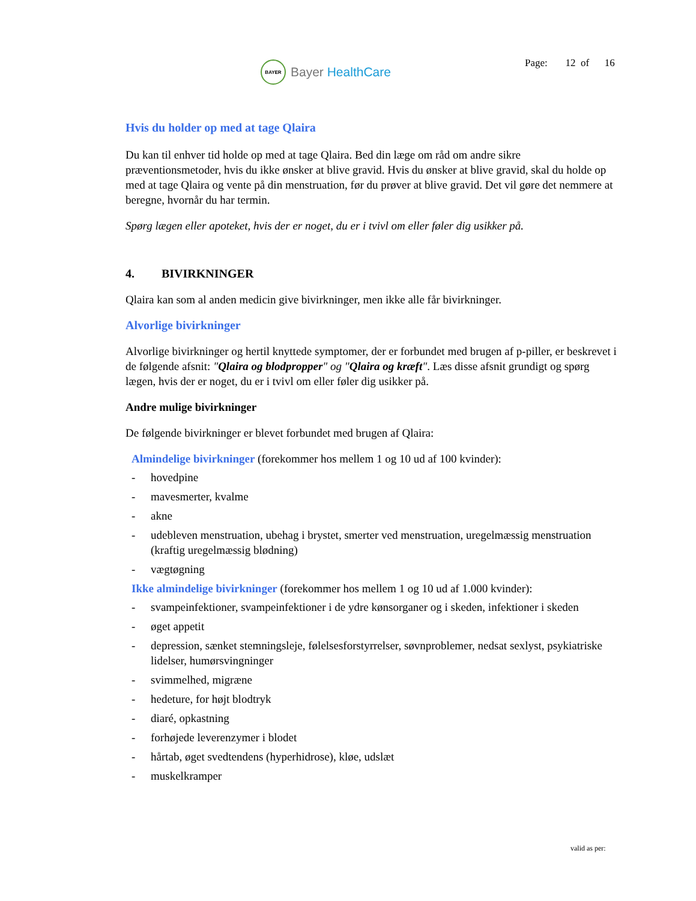BAYER
Bayer HealthCare
Page: 12 of 16
Hvis du holder op med at tage Qlaira
Du kan til enhver tid holde op med at tage Qlaira. Bed din læge om råd om andre sikre præventionsmetoder, hvis du ikke ønsker at blive gravid. Hvis du ønsker at blive gravid, skal du holde op med at tage Qlaira og vente på din menstruation, før du prøver at blive gravid. Det vil gøre det nemmere at beregne, hvornår du har termin.
Spørg lægen eller apoteket, hvis der er noget, du er i tvivl om eller føler dig usikker på.
4. BIVIRKNINGER
Qlaira kan som al anden medicin give bivirkninger, men ikke alle får bivirkninger.
Alvorlige bivirkninger
Alvorlige bivirkninger og hertil knyttede symptomer, der er forbundet med brugen af p-piller, er beskrevet i de følgende afsnit: "Qlaira og blodpropper" og "Qlaira og kræft". Læs disse afsnit grundigt og spørg lægen, hvis der er noget, du er i tvivl om eller føler dig usikker på.
Andre mulige bivirkninger
De følgende bivirkninger er blevet forbundet med brugen af Qlaira:
Almindelige bivirkninger (forekommer hos mellem 1 og 10 ud af 100 kvinder):
- hovedpine
- mavesmerter, kvalme
- akne
- udebleven menstruation, ubehag i brystet, smerter ved menstruation, uregelmæssig menstruation (kraftig uregelmæssig blødning)
- vægtøgning
Ikke almindelige bivirkninger (forekommer hos mellem 1 og 10 ud af 1.000 kvinder):
- svampeinfektioner, svampeinfektioner i de ydre kønsorganer og i skeden, infektioner i skeden
- øget appetit
- depression, sænket stemningsleje, følelsesforstyrrelser, søvnproblemer, nedsat sexlyst, psykiatriske lidelser, humørsvingninger
- svimmelhed, migræne
- hedeture, for højt blodtryk
- diaré, opkastning
- forhøjede leverenzymer i blodet
- hårtab, øget svedtendens (hyperhidrose), kløe, udslæt
- muskelkramper
valid as per: